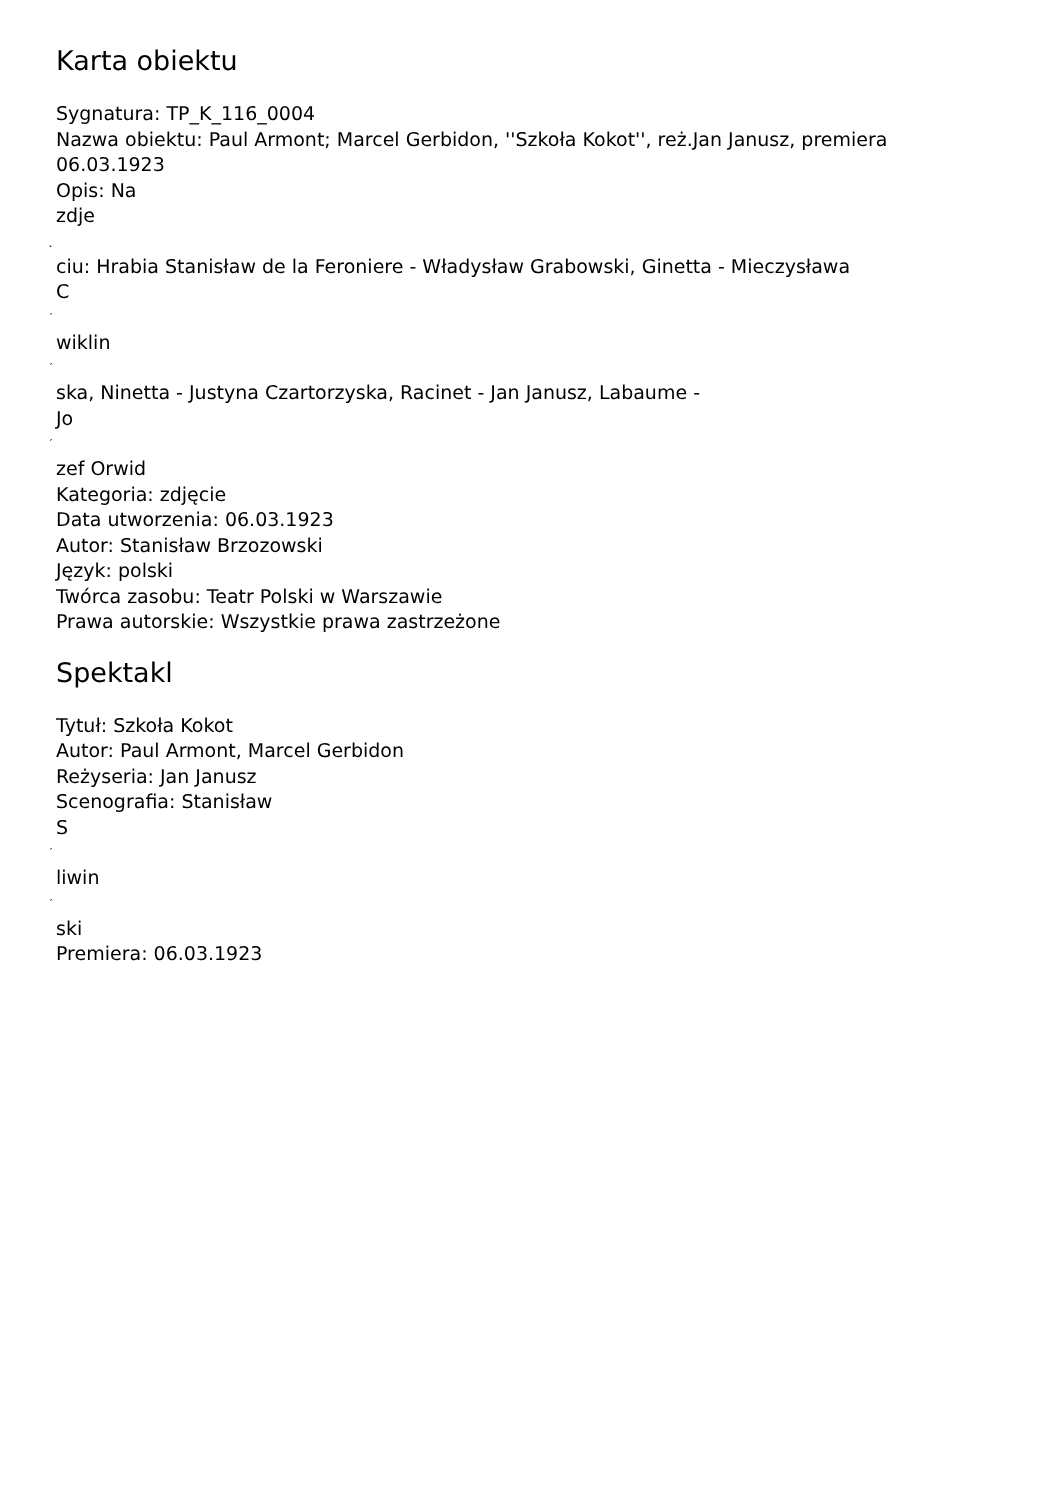Karta obiektu
Sygnatura: TP_K_116_0004
Nazwa obiektu: Paul Armont; Marcel Gerbidon, ''Szkoła Kokot'', reż.Jan Janusz, premiera 06.03.1923
Opis: Na
zdje
˛
ciu: Hrabia Stanisław de la Feroniere - Władysław Grabowski, Ginetta - Mieczysława
C
´
wiklin
´
ska, Ninetta - Justyna Czartorzyska, Racinet - Jan Janusz, Labaume -
Jo
´
zef Orwid
Kategoria: zdjęcie
Data utworzenia: 06.03.1923
Autor: Stanisław Brzozowski
Język: polski
Twórca zasobu: Teatr Polski w Warszawie
Prawa autorskie: Wszystkie prawa zastrzeżone
Spektakl
Tytuł: Szkoła Kokot
Autor: Paul Armont, Marcel Gerbidon
Reżyseria: Jan Janusz
Scenografia: Stanisław
S
´
liwin
´
ski
Premiera: 06.03.1923